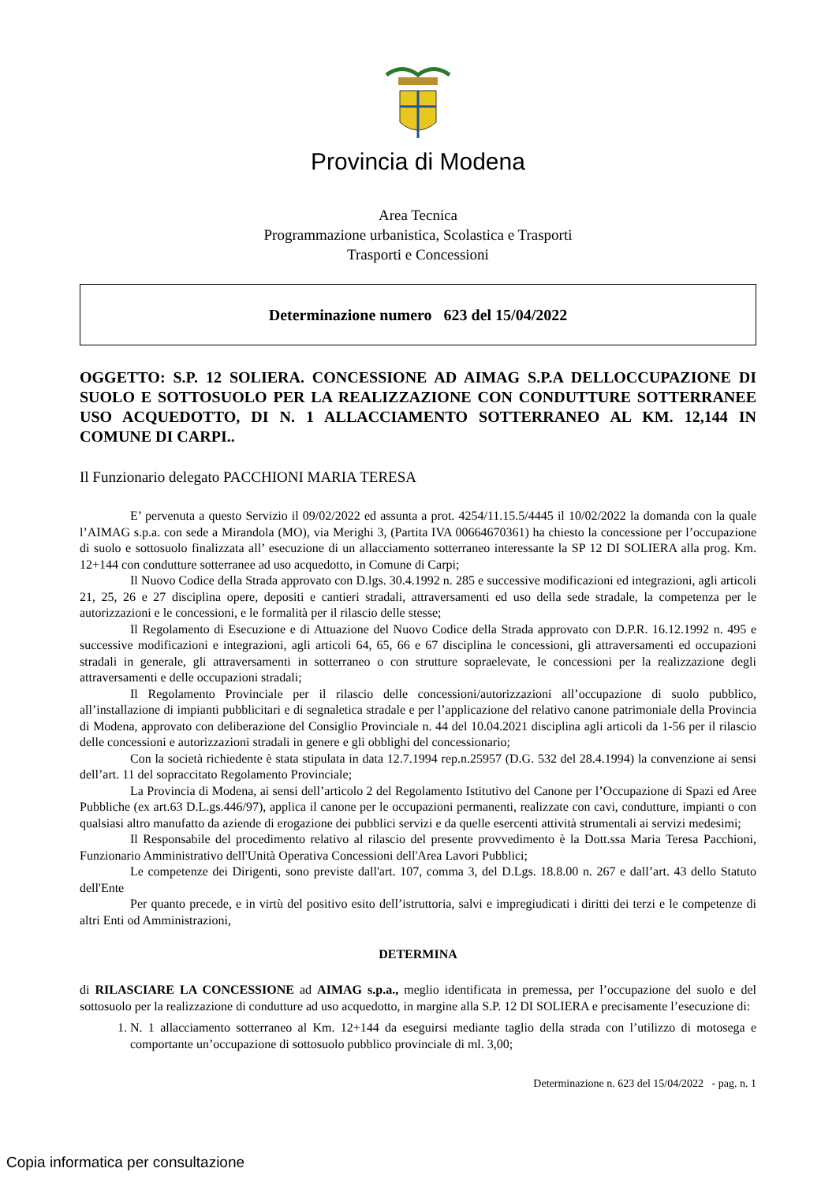Provincia di Modena
Area Tecnica
Programmazione urbanistica, Scolastica e Trasporti
Trasporti e Concessioni
Determinazione numero 623 del 15/04/2022
OGGETTO: S.P. 12 SOLIERA. CONCESSIONE AD AIMAG S.P.A DELLOCCUPAZIONE DI SUOLO E SOTTOSUOLO PER LA REALIZZAZIONE CON CONDUTTURE SOTTERRANEE USO ACQUEDOTTO, DI N. 1 ALLACCIAMENTO SOTTERRANEO AL KM. 12,144 IN COMUNE DI CARPI..
Il Funzionario delegato PACCHIONI MARIA TERESA
E’ pervenuta a questo Servizio il 09/02/2022 ed assunta a prot. 4254/11.15.5/4445 il 10/02/2022 la domanda con la quale l’AIMAG s.p.a. con sede a Mirandola (MO), via Merighi 3, (Partita IVA 00664670361) ha chiesto la concessione per l’occupazione di suolo e sottosuolo finalizzata all’ esecuzione di un allacciamento sotterraneo interessante la SP 12 DI SOLIERA alla prog. Km. 12+144 con condutture sotterranee ad uso acquedotto, in Comune di Carpi;
Il Nuovo Codice della Strada approvato con D.lgs. 30.4.1992 n. 285 e successive modificazioni ed integrazioni, agli articoli 21, 25, 26 e 27 disciplina opere, depositi e cantieri stradali, attraversamenti ed uso della sede stradale, la competenza per le autorizzazioni e le concessioni, e le formalità per il rilascio delle stesse;
Il Regolamento di Esecuzione e di Attuazione del Nuovo Codice della Strada approvato con D.P.R. 16.12.1992 n. 495 e successive modificazioni e integrazioni, agli articoli 64, 65, 66 e 67 disciplina le concessioni, gli attraversamenti ed occupazioni stradali in generale, gli attraversamenti in sotterraneo o con strutture sopraelevate, le concessioni per la realizzazione degli attraversamenti e delle occupazioni stradali;
Il Regolamento Provinciale per il rilascio delle concessioni/autorizzazioni all’occupazione di suolo pubblico, all’installazione di impianti pubblicitari e di segnaletica stradale e per l’applicazione del relativo canone patrimoniale della Provincia di Modena, approvato con deliberazione del Consiglio Provinciale n. 44 del 10.04.2021 disciplina agli articoli da 1-56 per il rilascio delle concessioni e autorizzazioni stradali in genere e gli obblighi del concessionario;
Con la società richiedente è stata stipulata in data 12.7.1994 rep.n.25957 (D.G. 532 del 28.4.1994) la convenzione ai sensi dell’art. 11 del sopraccitato Regolamento Provinciale;
La Provincia di Modena, ai sensi dell’articolo 2 del Regolamento Istitutivo del Canone per l’Occupazione di Spazi ed Aree Pubbliche (ex art.63 D.L.gs.446/97), applica il canone per le occupazioni permanenti, realizzate con cavi, condutture, impianti o con qualsiasi altro manufatto da aziende di erogazione dei pubblici servizi e da quelle esercenti attività strumentali ai servizi medesimi;
Il Responsabile del procedimento relativo al rilascio del presente provvedimento è la Dott.ssa Maria Teresa Pacchioni, Funzionario Amministrativo dell'Unità Operativa Concessioni dell'Area Lavori Pubblici;
Le competenze dei Dirigenti, sono previste dall'art. 107, comma 3, del D.Lgs. 18.8.00 n. 267 e dall’art. 43 dello Statuto dell'Ente
Per quanto precede, e in virtù del positivo esito dell’istruttoria, salvi e impregiudicati i diritti dei terzi e le competenze di altri Enti od Amministrazioni,
DETERMINA
di RILASCIARE LA CONCESSIONE ad AIMAG s.p.a., meglio identificata in premessa, per l’occupazione del suolo e del sottosuolo per la realizzazione di condutture ad uso acquedotto, in margine alla S.P. 12 DI SOLIERA e precisamente l’esecuzione di:
1. N. 1 allacciamento sotterraneo al Km. 12+144 da eseguirsi mediante taglio della strada con l’utilizzo di motosega e comportante un’occupazione di sottosuolo pubblico provinciale di ml. 3,00;
Determinazione n. 623 del 15/04/2022 - pag. n. 1
Copia informatica per consultazione